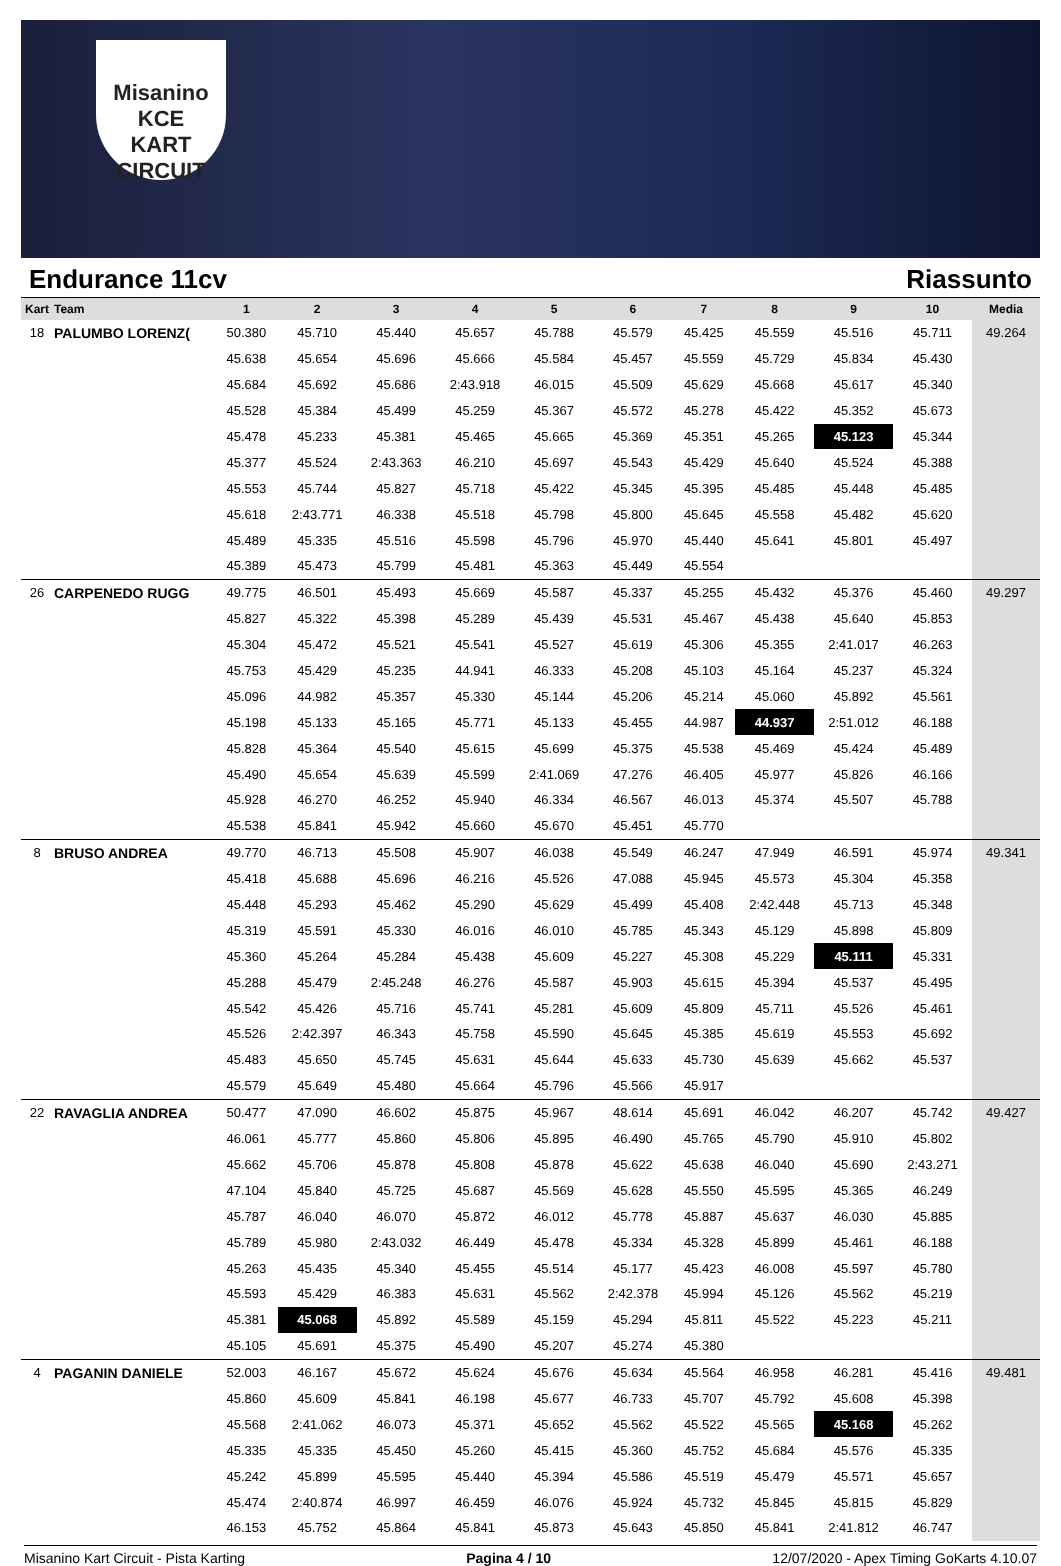Misanino KCE
KART CIRCUIT
Endurance 11cv Riassunto
| Kart | Team | 1 | 2 | 3 | 4 | 5 | 6 | 7 | 8 | 9 | 10 | Media |
| --- | --- | --- | --- | --- | --- | --- | --- | --- | --- | --- | --- | --- |
| 18 | PALUMBO LORENZ( | 50.380 | 45.710 | 45.440 | 45.657 | 45.788 | 45.579 | 45.425 | 45.559 | 45.516 | 45.711 | 49.264 |
| | | 45.638 | 45.654 | 45.696 | 45.666 | 45.584 | 45.457 | 45.559 | 45.729 | 45.834 | 45.430 | |
| | | 45.684 | 45.692 | 45.686 | 2:43.918 | 46.015 | 45.509 | 45.629 | 45.668 | 45.617 | 45.340 | |
| | | 45.528 | 45.384 | 45.499 | 45.259 | 45.367 | 45.572 | 45.278 | 45.422 | 45.352 | 45.673 | |
| | | 45.478 | 45.233 | 45.381 | 45.465 | 45.665 | 45.369 | 45.351 | 45.265 | 45.123 | 45.344 | |
| | | 45.377 | 45.524 | 2:43.363 | 46.210 | 45.697 | 45.543 | 45.429 | 45.640 | 45.524 | 45.388 | |
| | | 45.553 | 45.744 | 45.827 | 45.718 | 45.422 | 45.345 | 45.395 | 45.485 | 45.448 | 45.485 | |
| | | 45.618 | 2:43.771 | 46.338 | 45.518 | 45.798 | 45.800 | 45.645 | 45.558 | 45.482 | 45.620 | |
| | | 45.489 | 45.335 | 45.516 | 45.598 | 45.796 | 45.970 | 45.440 | 45.641 | 45.801 | 45.497 | |
| | | 45.389 | 45.473 | 45.799 | 45.481 | 45.363 | 45.449 | 45.554 | | | | |
| 26 | CARPENEDO RUGG | 49.775 | 46.501 | 45.493 | 45.669 | 45.587 | 45.337 | 45.255 | 45.432 | 45.376 | 45.460 | 49.297 |
| | | 45.827 | 45.322 | 45.398 | 45.289 | 45.439 | 45.531 | 45.467 | 45.438 | 45.640 | 45.853 | |
| | | 45.304 | 45.472 | 45.521 | 45.541 | 45.527 | 45.619 | 45.306 | 45.355 | 2:41.017 | 46.263 | |
| | | 45.753 | 45.429 | 45.235 | 44.941 | 46.333 | 45.208 | 45.103 | 45.164 | 45.237 | 45.324 | |
| | | 45.096 | 44.982 | 45.357 | 45.330 | 45.144 | 45.206 | 45.214 | 45.060 | 45.892 | 45.561 | |
| | | 45.198 | 45.133 | 45.165 | 45.771 | 45.133 | 45.455 | 44.987 | 44.937 | 2:51.012 | 46.188 | |
| | | 45.828 | 45.364 | 45.540 | 45.615 | 45.699 | 45.375 | 45.538 | 45.469 | 45.424 | 45.489 | |
| | | 45.490 | 45.654 | 45.639 | 45.599 | 2:41.069 | 47.276 | 46.405 | 45.977 | 45.826 | 46.166 | |
| | | 45.928 | 46.270 | 46.252 | 45.940 | 46.334 | 46.567 | 46.013 | 45.374 | 45.507 | 45.788 | |
| | | 45.538 | 45.841 | 45.942 | 45.660 | 45.670 | 45.451 | 45.770 | | | | |
| 8 | BRUSO ANDREA | 49.770 | 46.713 | 45.508 | 45.907 | 46.038 | 45.549 | 46.247 | 47.949 | 46.591 | 45.974 | 49.341 |
| | | 45.418 | 45.688 | 45.696 | 46.216 | 45.526 | 47.088 | 45.945 | 45.573 | 45.304 | 45.358 | |
| | | 45.448 | 45.293 | 45.462 | 45.290 | 45.629 | 45.499 | 45.408 | 2:42.448 | 45.713 | 45.348 | |
| | | 45.319 | 45.591 | 45.330 | 46.016 | 46.010 | 45.785 | 45.343 | 45.129 | 45.898 | 45.809 | |
| | | 45.360 | 45.264 | 45.284 | 45.438 | 45.609 | 45.227 | 45.308 | 45.229 | 45.111 | 45.331 | |
| | | 45.288 | 45.479 | 2:45.248 | 46.276 | 45.587 | 45.903 | 45.615 | 45.394 | 45.537 | 45.495 | |
| | | 45.542 | 45.426 | 45.716 | 45.741 | 45.281 | 45.609 | 45.809 | 45.711 | 45.526 | 45.461 | |
| | | 45.526 | 2:42.397 | 46.343 | 45.758 | 45.590 | 45.645 | 45.385 | 45.619 | 45.553 | 45.692 | |
| | | 45.483 | 45.650 | 45.745 | 45.631 | 45.644 | 45.633 | 45.730 | 45.639 | 45.662 | 45.537 | |
| | | 45.579 | 45.649 | 45.480 | 45.664 | 45.796 | 45.566 | 45.917 | | | | |
| 22 | RAVAGLIA ANDREA | 50.477 | 47.090 | 46.602 | 45.875 | 45.967 | 48.614 | 45.691 | 46.042 | 46.207 | 45.742 | 49.427 |
| | | 46.061 | 45.777 | 45.860 | 45.806 | 45.895 | 46.490 | 45.765 | 45.790 | 45.910 | 45.802 | |
| | | 45.662 | 45.706 | 45.878 | 45.808 | 45.878 | 45.622 | 45.638 | 46.040 | 45.690 | 2:43.271 | |
| | | 47.104 | 45.840 | 45.725 | 45.687 | 45.569 | 45.628 | 45.550 | 45.595 | 45.365 | 46.249 | |
| | | 45.787 | 46.040 | 46.070 | 45.872 | 46.012 | 45.778 | 45.887 | 45.637 | 46.030 | 45.885 | |
| | | 45.789 | 45.980 | 2:43.032 | 46.449 | 45.478 | 45.334 | 45.328 | 45.899 | 45.461 | 46.188 | |
| | | 45.263 | 45.435 | 45.340 | 45.455 | 45.514 | 45.177 | 45.423 | 46.008 | 45.597 | 45.780 | |
| | | 45.593 | 45.429 | 46.383 | 45.631 | 45.562 | 2:42.378 | 45.994 | 45.126 | 45.562 | 45.219 | |
| | | 45.381 | 45.068 | 45.892 | 45.589 | 45.159 | 45.294 | 45.811 | 45.522 | 45.223 | 45.211 | |
| | | 45.105 | 45.691 | 45.375 | 45.490 | 45.207 | 45.274 | 45.380 | | | | |
| 4 | PAGANIN DANIELE | 52.003 | 46.167 | 45.672 | 45.624 | 45.676 | 45.634 | 45.564 | 46.958 | 46.281 | 45.416 | 49.481 |
| | | 45.860 | 45.609 | 45.841 | 46.198 | 45.677 | 46.733 | 45.707 | 45.792 | 45.608 | 45.398 | |
| | | 45.568 | 2:41.062 | 46.073 | 45.371 | 45.652 | 45.562 | 45.522 | 45.565 | 45.168 | 45.262 | |
| | | 45.335 | 45.335 | 45.450 | 45.260 | 45.415 | 45.360 | 45.752 | 45.684 | 45.576 | 45.335 | |
| | | 45.242 | 45.899 | 45.595 | 45.440 | 45.394 | 45.586 | 45.519 | 45.479 | 45.571 | 45.657 | |
| | | 45.474 | 2:40.874 | 46.997 | 46.459 | 46.076 | 45.924 | 45.732 | 45.845 | 45.815 | 45.829 | |
| | | 46.153 | 45.752 | 45.864 | 45.841 | 45.873 | 45.643 | 45.850 | 45.841 | 2:41.812 | 46.747 | |
Misanino Kart Circuit - Pista Karting Pagina 4 / 10 12/07/2020 - Apex Timing GoKarts 4.10.07